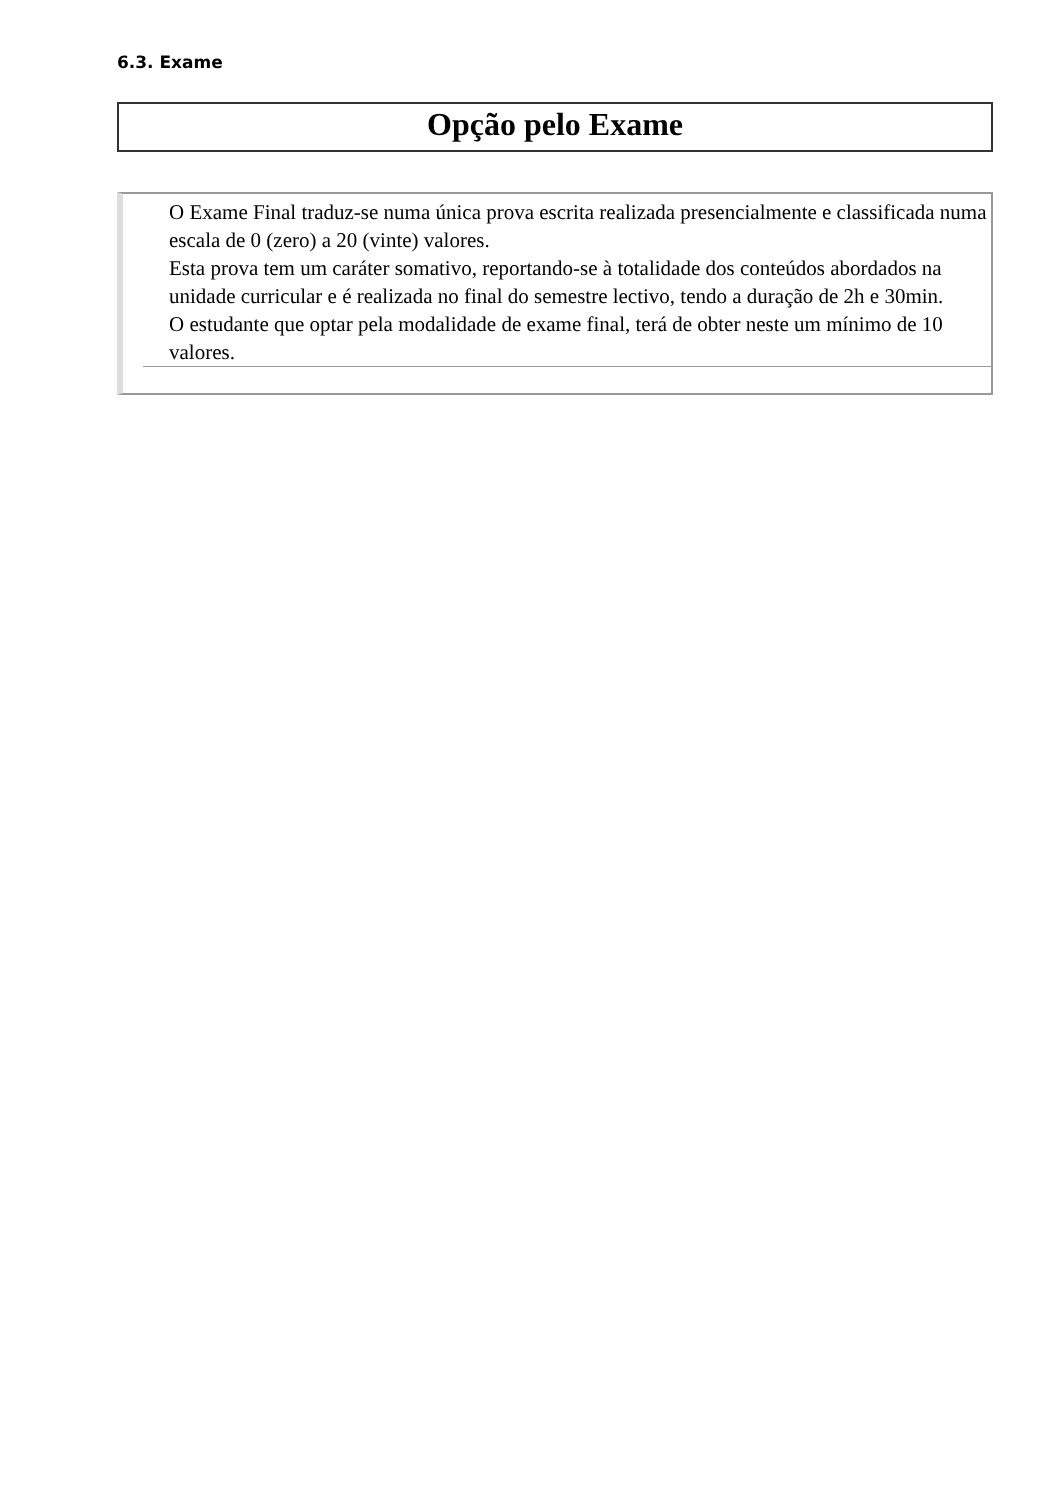6.3. Exame
Opção pelo Exame
O Exame Final traduz-se numa única prova escrita realizada presencialmente e classificada numa escala de 0 (zero) a 20 (vinte) valores.
Esta prova tem um caráter somativo, reportando-se à totalidade dos conteúdos abordados na unidade curricular e é realizada no final do semestre lectivo, tendo a duração de 2h e 30min.
O estudante que optar pela modalidade de exame final, terá de obter neste um mínimo de 10 valores.